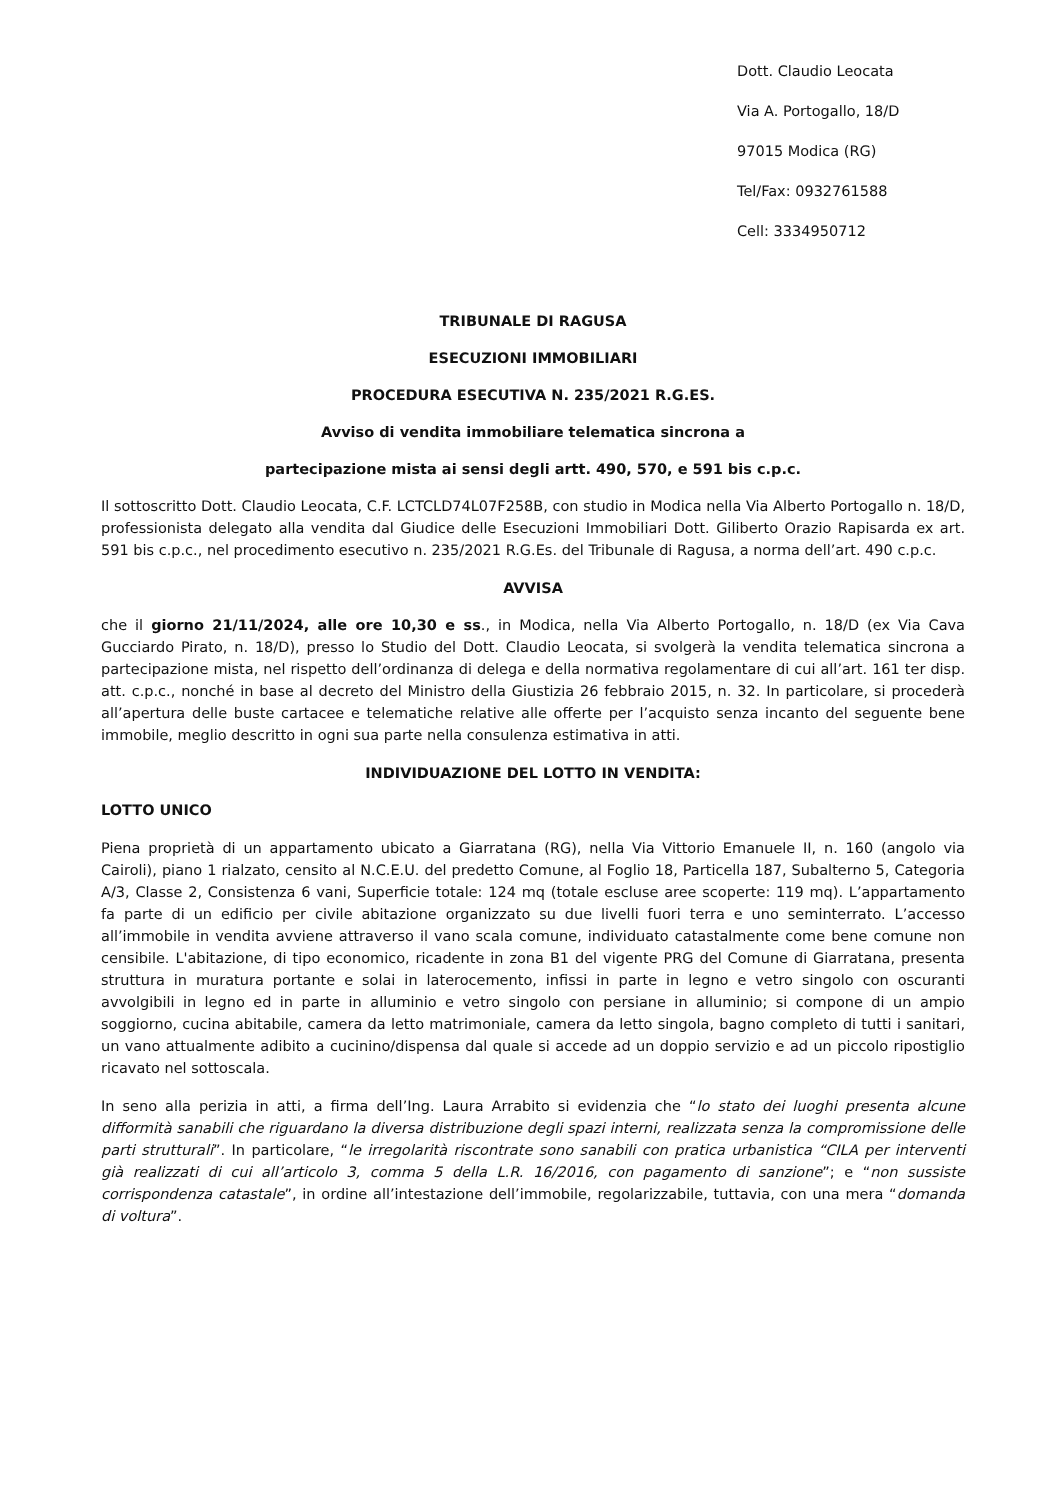Dott. Claudio Leocata
Via A. Portogallo, 18/D
97015 Modica (RG)
Tel/Fax: 0932761588
Cell: 3334950712
TRIBUNALE DI RAGUSA
ESECUZIONI IMMOBILIARI
PROCEDURA ESECUTIVA N. 235/2021 R.G.ES.
Avviso di vendita immobiliare telematica sincrona a
partecipazione mista ai sensi degli artt. 490, 570, e 591 bis c.p.c.
Il sottoscritto Dott. Claudio Leocata, C.F. LCTCLD74L07F258B, con studio in Modica nella Via Alberto Portogallo n. 18/D, professionista delegato alla vendita dal Giudice delle Esecuzioni Immobiliari Dott. Giliberto Orazio Rapisarda ex art. 591 bis c.p.c., nel procedimento esecutivo n. 235/2021 R.G.Es. del Tribunale di Ragusa, a norma dell’art. 490 c.p.c.
AVVISA
che il giorno 21/11/2024, alle ore 10,30 e ss., in Modica, nella Via Alberto Portogallo, n. 18/D (ex Via Cava Gucciardo Pirato, n. 18/D), presso lo Studio del Dott. Claudio Leocata, si svolgerà la vendita telematica sincrona a partecipazione mista, nel rispetto dell’ordinanza di delega e della normativa regolamentare di cui all’art. 161 ter disp. att. c.p.c., nonché in base al decreto del Ministro della Giustizia 26 febbraio 2015, n. 32. In particolare, si procederà all’apertura delle buste cartacee e telematiche relative alle offerte per l’acquisto senza incanto del seguente bene immobile, meglio descritto in ogni sua parte nella consulenza estimativa in atti.
INDIVIDUAZIONE DEL LOTTO IN VENDITA:
LOTTO UNICO
Piena proprietà di un appartamento ubicato a Giarratana (RG), nella Via Vittorio Emanuele II, n. 160 (angolo via Cairoli), piano 1 rialzato, censito al N.C.E.U. del predetto Comune, al Foglio 18, Particella 187, Subalterno 5, Categoria A/3, Classe 2, Consistenza 6 vani, Superficie totale: 124 mq (totale escluse aree scoperte: 119 mq). L’appartamento fa parte di un edificio per civile abitazione organizzato su due livelli fuori terra e uno seminterrato. L’accesso all’immobile in vendita avviene attraverso il vano scala comune, individuato catastalmente come bene comune non censibile. L'abitazione, di tipo economico, ricadente in zona B1 del vigente PRG del Comune di Giarratana, presenta struttura in muratura portante e solai in laterocemento, infissi in parte in legno e vetro singolo con oscuranti avvolgibili in legno ed in parte in alluminio e vetro singolo con persiane in alluminio; si compone di un ampio soggiorno, cucina abitabile, camera da letto matrimoniale, camera da letto singola, bagno completo di tutti i sanitari, un vano attualmente adibito a cucinino/dispensa dal quale si accede ad un doppio servizio e ad un piccolo ripostiglio ricavato nel sottoscala.
In seno alla perizia in atti, a firma dell’Ing. Laura Arrabito si evidenzia che “lo stato dei luoghi presenta alcune difformità sanabili che riguardano la diversa distribuzione degli spazi interni, realizzata senza la compromissione delle parti strutturali”. In particolare, “le irregolarità riscontrate sono sanabili con pratica urbanistica “CILA per interventi già realizzati di cui all’articolo 3, comma 5 della L.R. 16/2016, con pagamento di sanzione”; e “non sussiste corrispondenza catastale”, in ordine all’intestazione dell’immobile, regolarizzabile, tuttavia, con una mera “domanda di voltura”.